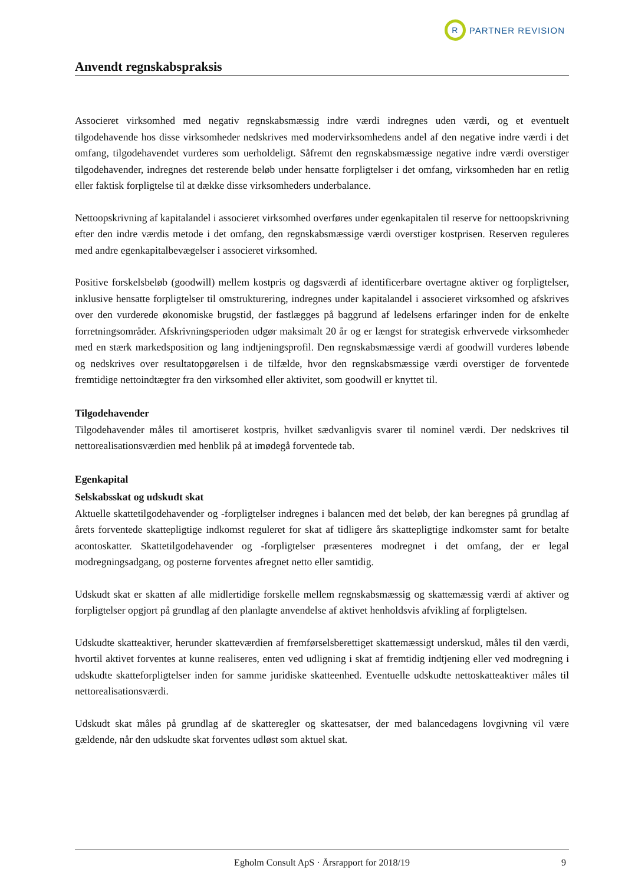R
PARTNER REVISION
Anvendt regnskabspraksis
Associeret virksomhed med negativ regnskabsmæssig indre værdi indregnes uden værdi, og et eventuelt tilgodehavende hos disse virksomheder nedskrives med modervirksomhedens andel af den negative indre værdi i det omfang, tilgodehavendet vurderes som uerholdeligt. Såfremt den regnskabsmæssige negative indre værdi overstiger tilgodehavender, indregnes det resterende beløb under hensatte forpligtelser i det omfang, virksomheden har en retlig eller faktisk forpligtelse til at dække disse virksomheders underbalance.
Nettoopskrivning af kapitalandel i associeret virksomhed overføres under egenkapitalen til reserve for nettoopskrivning efter den indre værdis metode i det omfang, den regnskabsmæssige værdi overstiger kostprisen. Reserven reguleres med andre egenkapitalbevægelser i associeret virksomhed.
Positive forskelsbeløb (goodwill) mellem kostpris og dagsværdi af identificerbare overtagne aktiver og forpligtelser, inklusive hensatte forpligtelser til omstrukturering, indregnes under kapitalandel i associeret virksomhed og afskrives over den vurderede økonomiske brugstid, der fastlægges på baggrund af ledelsens erfaringer inden for de enkelte forretningsområder. Afskrivningsperioden udgør maksimalt 20 år og er længst for strategisk erhvervede virksomheder med en stærk markedsposition og lang indtjeningsprofil. Den regnskabsmæssige værdi af goodwill vurderes løbende og nedskrives over resultatopgørelsen i de tilfælde, hvor den regnskabsmæssige værdi overstiger de forventede fremtidige nettoindtægter fra den virksomhed eller aktivitet, som goodwill er knyttet til.
Tilgodehavender
Tilgodehavender måles til amortiseret kostpris, hvilket sædvanligvis svarer til nominel værdi. Der nedskrives til nettorealisationsværdien med henblik på at imødegå forventede tab.
Egenkapital
Selskabsskat og udskudt skat
Aktuelle skattetilgodehavender og -forpligtelser indregnes i balancen med det beløb, der kan beregnes på grundlag af årets forventede skattepligtige indkomst reguleret for skat af tidligere års skattepligtige indkomster samt for betalte acontoskatter. Skattetilgodehavender og -forpligtelser præsenteres modregnet i det omfang, der er legal modregningsadgang, og posterne forventes afregnet netto eller samtidig.
Udskudt skat er skatten af alle midlertidige forskelle mellem regnskabsmæssig og skattemæssig værdi af aktiver og forpligtelser opgjort på grundlag af den planlagte anvendelse af aktivet henholdsvis afvikling af forpligtelsen.
Udskudte skatteaktiver, herunder skatteværdien af fremførselsberettiget skattemæssigt underskud, måles til den værdi, hvortil aktivet forventes at kunne realiseres, enten ved udligning i skat af fremtidig indtjening eller ved modregning i udskudte skatteforpligtelser inden for samme juridiske skatteenhed. Eventuelle udskudte nettoskatteaktiver måles til nettorealisationsværdi.
Udskudt skat måles på grundlag af de skatteregler og skattesatser, der med balancedagens lovgivning vil være gældende, når den udskudte skat forventes udløst som aktuel skat.
Egholm Consult ApS · Årsrapport for 2018/19 9